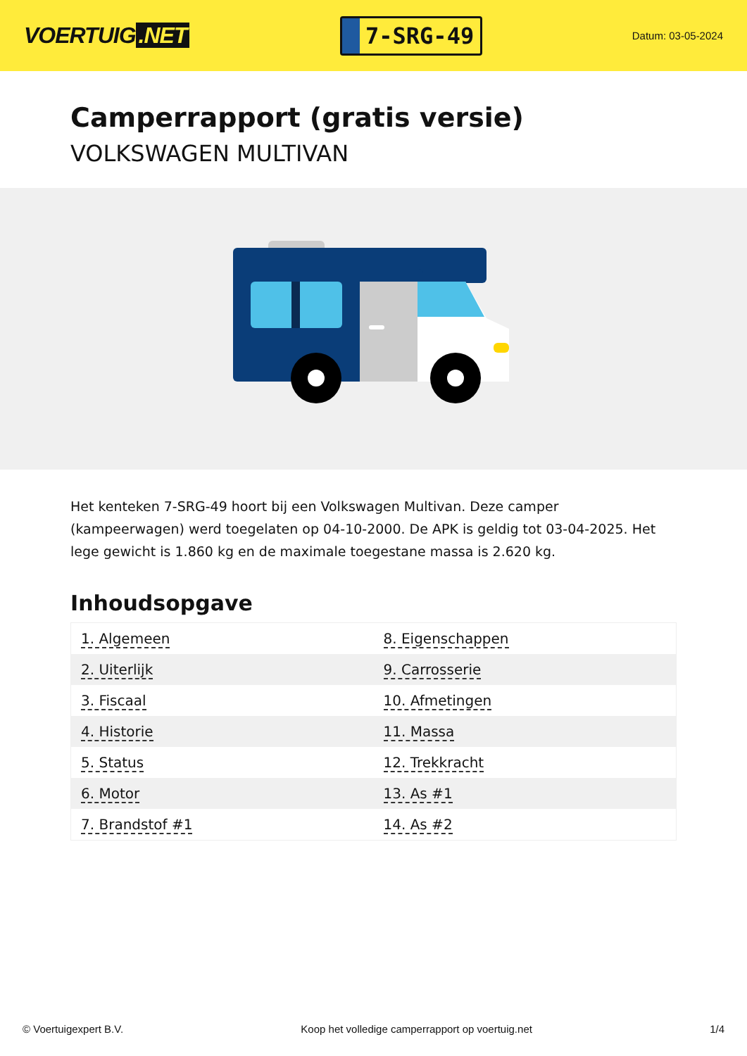VOERTUIG.NET
7-SRG-49
Datum: 03-05-2024
Camperrapport (gratis versie)
VOLKSWAGEN MULTIVAN
Het kenteken 7-SRG-49 hoort bij een Volkswagen Multivan. Deze camper (kampeerwagen) werd toegelaten op 04-10-2000. De APK is geldig tot 03-04-2025. Het lege gewicht is 1.860 kg en de maximale toegestane massa is 2.620 kg.
Inhoudsopgave
| 1. Algemeen | 8. Eigenschappen |
| 2. Uiterlijk | 9. Carrosserie |
| 3. Fiscaal | 10. Afmetingen |
| 4. Historie | 11. Massa |
| 5. Status | 12. Trekkracht |
| 6. Motor | 13. As #1 |
| 7. Brandstof #1 | 14. As #2 |
© Voertuigexpert B.V. Koop het volledige camperrapport op voertuig.net 1/4